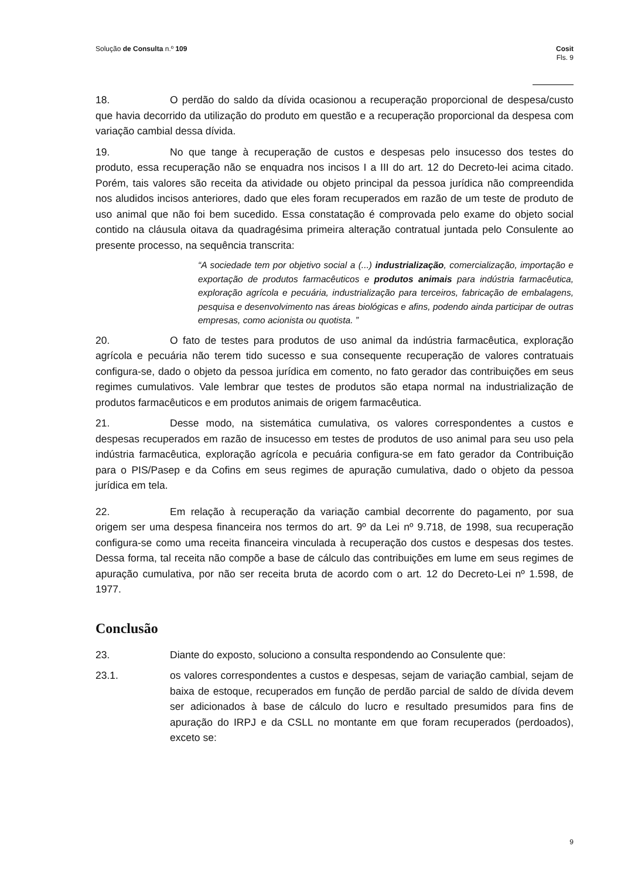Solução de Consulta n.º 109 Cosit
Fls. 9
18. O perdão do saldo da dívida ocasionou a recuperação proporcional de despesa/custo que havia decorrido da utilização do produto em questão e a recuperação proporcional da despesa com variação cambial dessa dívida.
19. No que tange à recuperação de custos e despesas pelo insucesso dos testes do produto, essa recuperação não se enquadra nos incisos I a III do art. 12 do Decreto-lei acima citado. Porém, tais valores são receita da atividade ou objeto principal da pessoa jurídica não compreendida nos aludidos incisos anteriores, dado que eles foram recuperados em razão de um teste de produto de uso animal que não foi bem sucedido. Essa constatação é comprovada pelo exame do objeto social contido na cláusula oitava da quadragésima primeira alteração contratual juntada pelo Consulente ao presente processo, na sequência transcrita:
“A sociedade tem por objetivo social a (...) industrialização, comercialização, importação e exportação de produtos farmacêuticos e produtos animais para indústria farmacêutica, exploração agrícola e pecuária, industrialização para terceiros, fabricação de embalagens, pesquisa e desenvolvimento nas áreas biológicas e afins, podendo ainda participar de outras empresas, como acionista ou quotista. ”
20. O fato de testes para produtos de uso animal da indústria farmacêutica, exploração agrícola e pecuária não terem tido sucesso e sua consequente recuperação de valores contratuais configura-se, dado o objeto da pessoa jurídica em comento, no fato gerador das contribuições em seus regimes cumulativos. Vale lembrar que testes de produtos são etapa normal na industrialização de produtos farmacêuticos e em produtos animais de origem farmacêutica.
21. Desse modo, na sistemática cumulativa, os valores correspondentes a custos e despesas recuperados em razão de insucesso em testes de produtos de uso animal para seu uso pela indústria farmacêutica, exploração agrícola e pecuária configura-se em fato gerador da Contribuição para o PIS/Pasep e da Cofins em seus regimes de apuração cumulativa, dado o objeto da pessoa jurídica em tela.
22. Em relação à recuperação da variação cambial decorrente do pagamento, por sua origem ser uma despesa financeira nos termos do art. 9º da Lei nº 9.718, de 1998, sua recuperação configura-se como uma receita financeira vinculada à recuperação dos custos e despesas dos testes. Dessa forma, tal receita não compõe a base de cálculo das contribuições em lume em seus regimes de apuração cumulativa, por não ser receita bruta de acordo com o art. 12 do Decreto-Lei nº 1.598, de 1977.
Conclusão
23. Diante do exposto, soluciono a consulta respondendo ao Consulente que:
23.1. os valores correspondentes a custos e despesas, sejam de variação cambial, sejam de baixa de estoque, recuperados em função de perdão parcial de saldo de dívida devem ser adicionados à base de cálculo do lucro e resultado presumidos para fins de apuração do IRPJ e da CSLL no montante em que foram recuperados (perdoados), exceto se:
9